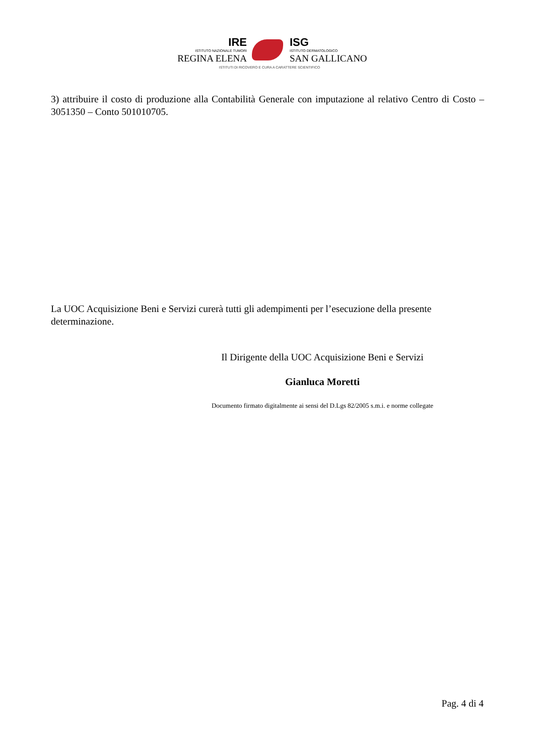IRE
ISTITUTO NAZIONALE TUMORI
REGINA ELENA
ISG
ISTITUTO DERMATOLOGICO
SAN GALLICANO
ISTITUTI DI RICOVERO E CURA A CARATTERE SCIENTIFICO
3) attribuire il costo di produzione alla Contabilità Generale con imputazione al relativo Centro di Costo – 3051350 – Conto 501010705.
La UOC Acquisizione Beni e Servizi curerà tutti gli adempimenti per l’esecuzione della presente determinazione.
Il Dirigente della UOC Acquisizione Beni e Servizi
Gianluca Moretti
Documento firmato digitalmente ai sensi del D.Lgs 82/2005 s.m.i. e norme collegate
Pag. 4 di 4